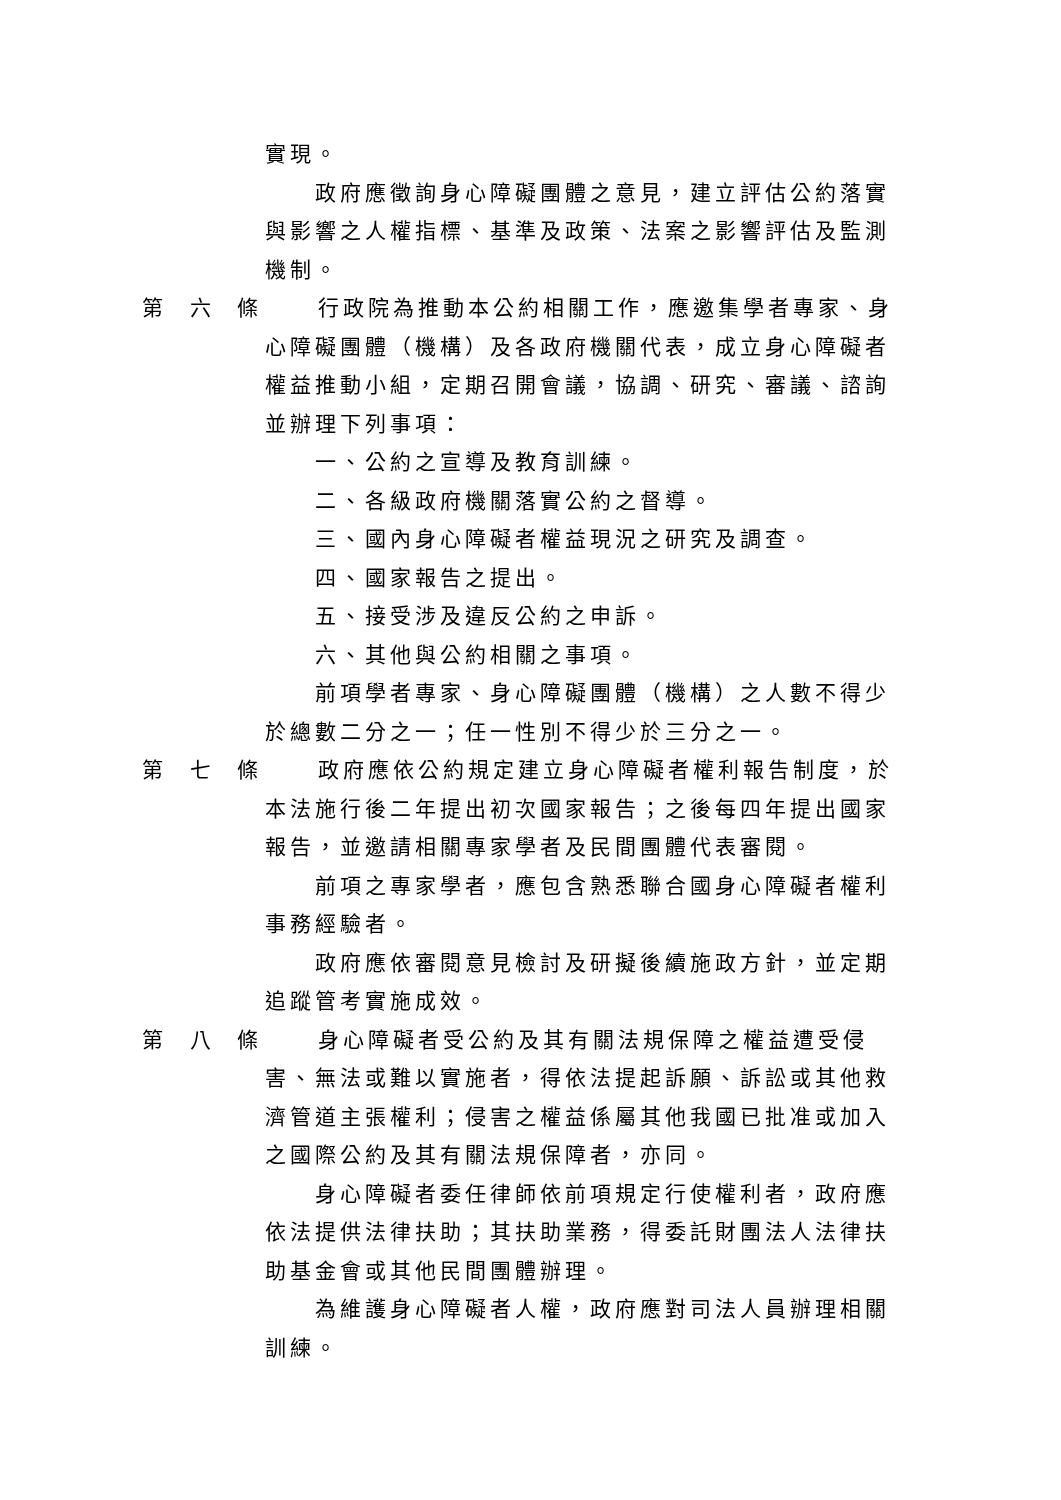實現。
政府應徵詢身心障礙團體之意見，建立評估公約落實與影響之人權指標、基準及政策、法案之影響評估及監測機制。
第 六 條 行政院為推動本公約相關工作，應邀集學者專家、身
心障礙團體（機構）及各政府機關代表，成立身心障礙者權益推動小組，定期召開會議，協調、研究、審議、諮詢並辦理下列事項：
一、公約之宣導及教育訓練。
二、各級政府機關落實公約之督導。
三、國內身心障礙者權益現況之研究及調查。
四、國家報告之提出。
五、接受涉及違反公約之申訴。
六、其他與公約相關之事項。
前項學者專家、身心障礙團體（機構）之人數不得少於總數二分之一；任一性別不得少於三分之一。
第 七 條 政府應依公約規定建立身心障礙者權利報告制度，於
本法施行後二年提出初次國家報告；之後每四年提出國家報告，並邀請相關專家學者及民間團體代表審閱。
前項之專家學者，應包含熟悉聯合國身心障礙者權利事務經驗者。
政府應依審閱意見檢討及研擬後續施政方針，並定期追蹤管考實施成效。
第 八 條 身心障礙者受公約及其有關法規保障之權益遭受侵
害、無法或難以實施者，得依法提起訴願、訴訟或其他救濟管道主張權利；侵害之權益係屬其他我國已批准或加入之國際公約及其有關法規保障者，亦同。
身心障礙者委任律師依前項規定行使權利者，政府應依法提供法律扶助；其扶助業務，得委託財團法人法律扶助基金會或其他民間團體辦理。
為維護身心障礙者人權，政府應對司法人員辦理相關訓練。